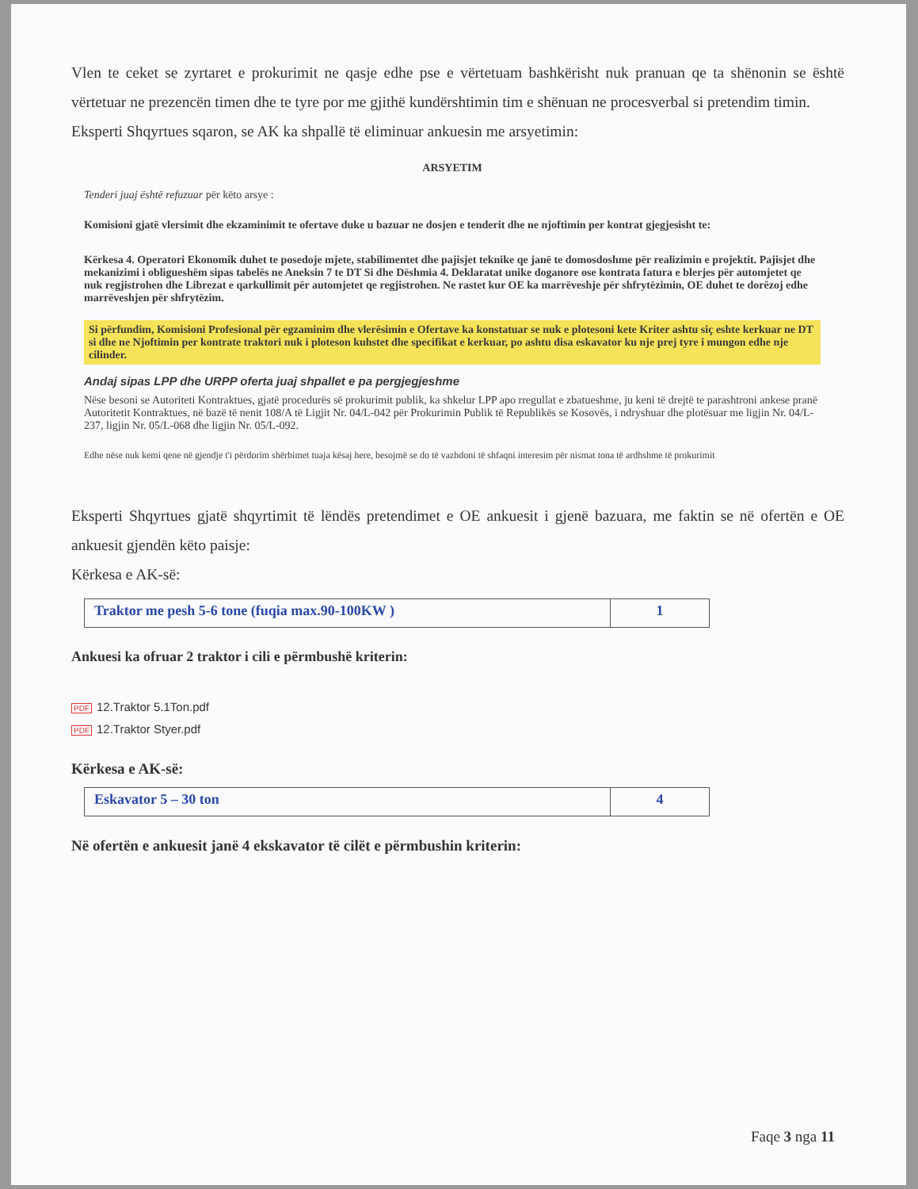Vlen te ceket se zyrtaret e prokurimit ne qasje edhe pse e vërtetuam bashkërisht nuk pranuan qe ta shënonin se është vërtetuar ne prezencën timen dhe te tyre por me gjithë kundërshtimin tim e shënuan ne procesverbal si pretendim timin.
Eksperti Shqyrtues sqaron, se AK ka shpallë të eliminuar ankuesin me arsyetimin:
ARSYETIM
Tenderi juaj është refuzuar për këto arsye :
Komisioni gjatë vlersimit dhe ekzaminimit te ofertave duke u bazuar ne dosjen e tenderit dhe ne njoftimin per kontrat gjegjesisht te:
Kërkesa 4. Operatori Ekonomik duhet te posedoje mjete, stabilimentet dhe pajisjet teknike qe janë te domosdoshme për realizimin e projektit. Pajisjet dhe mekanizimi i obligueshëm sipas tabelës ne Aneksin 7 te DT Si dhe Dëshmia 4. Deklaratat unike doganore ose kontrata fatura e blerjes për automjetet qe nuk regjistrohen dhe Librezat e qarkullimit për automjetet qe regjistrohen. Ne rastet kur OE ka marrëveshje për shfrytëzimin, OE duhet te dorëzoj edhe marrëveshjen për shfrytëzim.
Si përfundim, Komisioni Profesional për egzaminim dhe vlerësimin e Ofertave ka konstatuar se nuk e plotesoni kete Kriter ashtu siç eshte kerkuar ne DT si dhe ne Njoftimin per kontrate traktori nuk i ploteson kuhstet dhe specifikat e kerkuar, po ashtu disa eskavator ku nje prej tyre i mungon edhe nje cilinder.
Andaj sipas LPP dhe URPP oferta juaj shpallet e pa pergjegjeshme
Nëse besoni se Autoriteti Kontraktues, gjatë procedurës së prokurimit publik, ka shkelur LPP apo rregullat e zbatueshme, ju keni të drejtë te parashtroni ankese pranë Autoritetit Kontraktues, në bazë të nenit 108/A të Ligjit Nr. 04/L-042 për Prokurimin Publik të Republikës se Kosovës, i ndryshuar dhe plotësuar me ligjin Nr. 04/L-237, ligjin Nr. 05/L-068 dhe ligjin Nr. 05/L-092.
Edhe nëse nuk kemi qene në gjendje t'i përdorim shërbimet tuaja kësaj here, besojmë se do të vazhdoni të shfaqni interesim për nismat tona të ardhshme të prokurimit
Eksperti Shqyrtues gjatë shqyrtimit të lëndës pretendimet e OE ankuesit i gjenë bazuara, me faktin se në ofertën e OE ankuesit gjendën këto paisje:
Kërkesa e AK-së:
| Traktor me pesh 5-6 tone (fuqia max.90-100KW ) | 1 |
Ankuesi ka ofruar 2 traktor i cili e përmbushë kriterin:
PDF 12.Traktor 5.1Ton.pdf
PDF 12.Traktor Styer.pdf
Kërkesa e AK-së:
| Eskavator 5 – 30 ton | 4 |
Në ofertën e ankuesit janë 4 ekskavator të cilët e përmbushin kriterin:
Faqe 3 nga 11